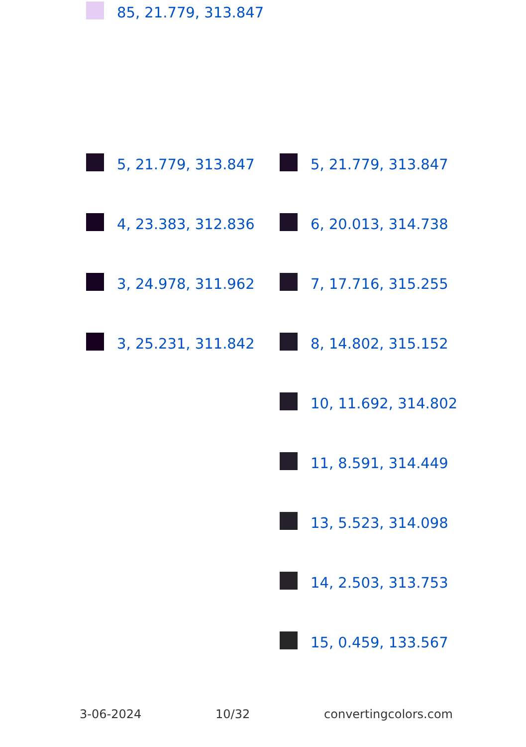85, 21.779, 313.847
5, 21.779, 313.847
4, 23.383, 312.836
3, 24.978, 311.962
3, 25.231, 311.842
5, 21.779, 313.847
6, 20.013, 314.738
7, 17.716, 315.255
8, 14.802, 315.152
10, 11.692, 314.802
11, 8.591, 314.449
13, 5.523, 314.098
14, 2.503, 313.753
15, 0.459, 133.567
3-06-2024 10/32 convertingcolors.com